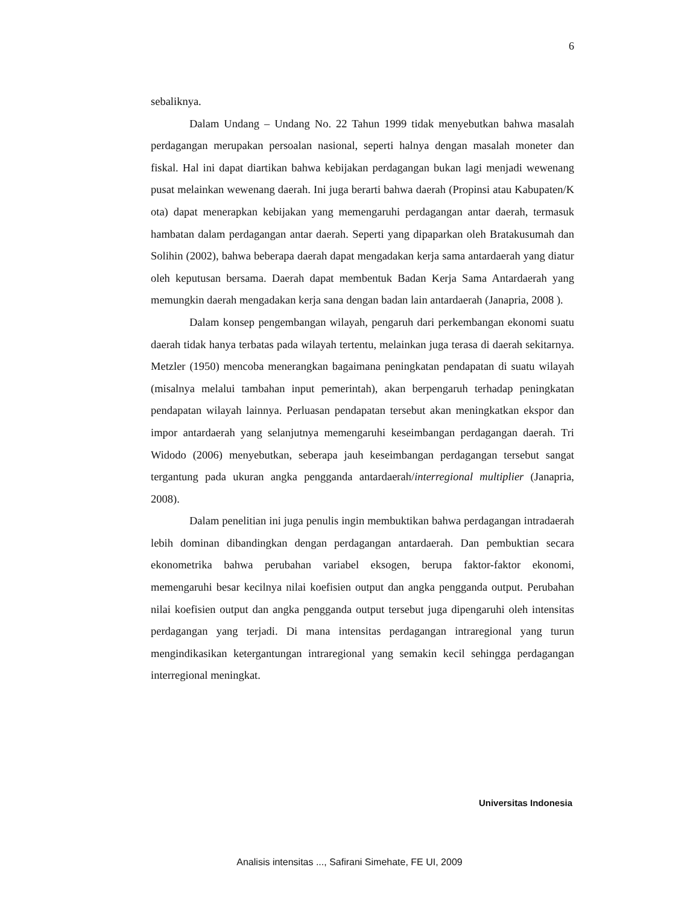6
sebaliknya.
Dalam Undang – Undang No. 22 Tahun 1999 tidak menyebutkan bahwa masalah perdagangan merupakan persoalan nasional, seperti halnya dengan masalah moneter dan fiskal. Hal ini dapat diartikan bahwa kebijakan perdagangan bukan lagi menjadi wewenang pusat melainkan wewenang daerah. Ini juga berarti bahwa daerah (Propinsi atau Kabupaten/K ota) dapat menerapkan kebijakan yang memengaruhi perdagangan antar daerah, termasuk hambatan dalam perdagangan antar daerah. Seperti yang dipaparkan oleh Bratakusumah dan Solihin (2002), bahwa beberapa daerah dapat mengadakan kerja sama antardaerah yang diatur oleh keputusan bersama. Daerah dapat membentuk Badan Kerja Sama Antardaerah yang memungkin daerah mengadakan kerja sana dengan badan lain antardaerah (Janapria, 2008 ).
Dalam konsep pengembangan wilayah, pengaruh dari perkembangan ekonomi suatu daerah tidak hanya terbatas pada wilayah tertentu, melainkan juga terasa di daerah sekitarnya. Metzler (1950) mencoba menerangkan bagaimana peningkatan pendapatan di suatu wilayah (misalnya melalui tambahan input pemerintah), akan berpengaruh terhadap peningkatan pendapatan wilayah lainnya. Perluasan pendapatan tersebut akan meningkatkan ekspor dan impor antardaerah yang selanjutnya memengaruhi keseimbangan perdagangan daerah. Tri Widodo (2006) menyebutkan, seberapa jauh keseimbangan perdagangan tersebut sangat tergantung pada ukuran angka pengganda antardaerah/interregional multiplier (Janapria, 2008).
Dalam penelitian ini juga penulis ingin membuktikan bahwa perdagangan intradaerah lebih dominan dibandingkan dengan perdagangan antardaerah. Dan pembuktian secara ekonometrika bahwa perubahan variabel eksogen, berupa faktor-faktor ekonomi, memengaruhi besar kecilnya nilai koefisien output dan angka pengganda output. Perubahan nilai koefisien output dan angka pengganda output tersebut juga dipengaruhi oleh intensitas perdagangan yang terjadi. Di mana intensitas perdagangan intraregional yang turun mengindikasikan ketergantungan intraregional yang semakin kecil sehingga perdagangan interregional meningkat.
Universitas Indonesia
Analisis intensitas ..., Safirani Simehate, FE UI, 2009